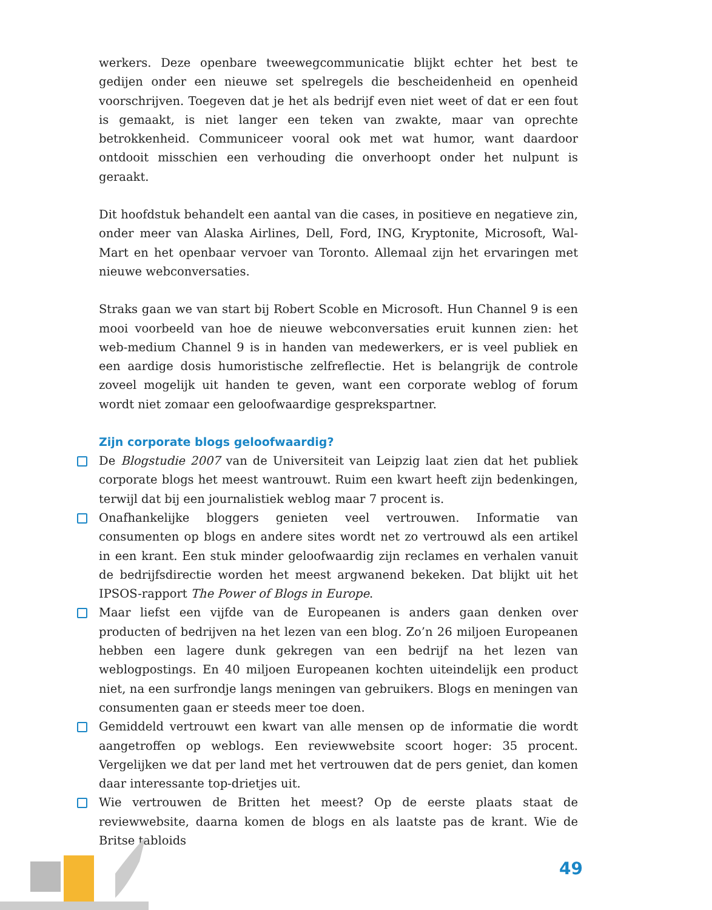werkers. Deze openbare tweewegcommunicatie blijkt echter het best te gedijen onder een nieuwe set spelregels die bescheidenheid en openheid voorschrijven. Toegeven dat je het als bedrijf even niet weet of dat er een fout is gemaakt, is niet langer een teken van zwakte, maar van oprechte betrokkenheid. Communiceer vooral ook met wat humor, want daardoor ontdooit misschien een verhouding die onverhoopt onder het nulpunt is geraakt.
Dit hoofdstuk behandelt een aantal van die cases, in positieve en negatieve zin, onder meer van Alaska Airlines, Dell, Ford, ING, Kryptonite, Microsoft, Wal-Mart en het openbaar vervoer van Toronto. Allemaal zijn het ervaringen met nieuwe webconversaties.
Straks gaan we van start bij Robert Scoble en Microsoft. Hun Channel 9 is een mooi voorbeeld van hoe de nieuwe webconversaties eruit kunnen zien: het web-medium Channel 9 is in handen van medewerkers, er is veel publiek en een aardige dosis humoristische zelfreflectie. Het is belangrijk de controle zoveel mogelijk uit handen te geven, want een corporate weblog of forum wordt niet zomaar een geloofwaardige gesprekspartner.
Zijn corporate blogs geloofwaardig?
De Blogstudie 2007 van de Universiteit van Leipzig laat zien dat het publiek corporate blogs het meest wantrouwt. Ruim een kwart heeft zijn bedenkingen, terwijl dat bij een journalistiek weblog maar 7 procent is.
Onafhankelijke bloggers genieten veel vertrouwen. Informatie van consumenten op blogs en andere sites wordt net zo vertrouwd als een artikel in een krant. Een stuk minder geloofwaardig zijn reclames en verhalen vanuit de bedrijfsdirectie worden het meest argwanend bekeken. Dat blijkt uit het IPSOS-rapport The Power of Blogs in Europe.
Maar liefst een vijfde van de Europeanen is anders gaan denken over producten of bedrijven na het lezen van een blog. Zo’n 26 miljoen Europeanen hebben een lagere dunk gekregen van een bedrijf na het lezen van weblogpostings. En 40 miljoen Europeanen kochten uiteindelijk een product niet, na een surfrondje langs meningen van gebruikers. Blogs en meningen van consumenten gaan er steeds meer toe doen.
Gemiddeld vertrouwt een kwart van alle mensen op de informatie die wordt aangetroffen op weblogs. Een reviewwebsite scoort hoger: 35 procent. Vergelijken we dat per land met het vertrouwen dat de pers geniet, dan komen daar interessante top-drietjes uit.
Wie vertrouwen de Britten het meest? Op de eerste plaats staat de reviewwebsite, daarna komen de blogs en als laatste pas de krant. Wie de Britse tabloids
49